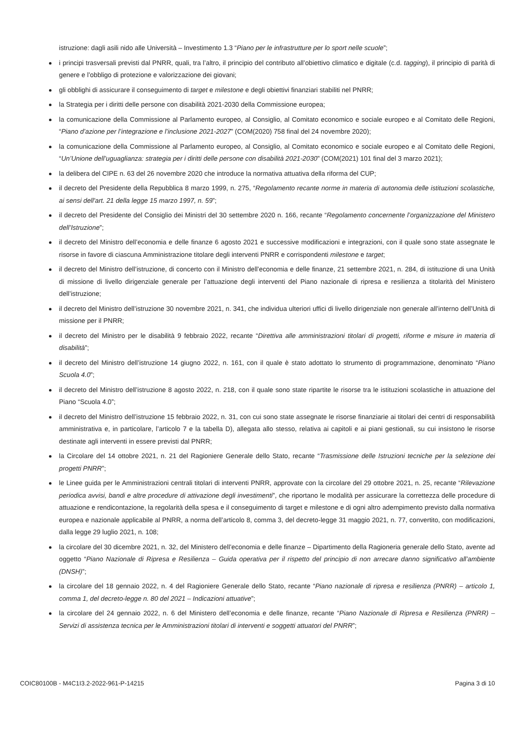istruzione: dagli asili nido alle Università – Investimento 1.3 “Piano per le infrastrutture per lo sport nelle scuole”;
i principi trasversali previsti dal PNRR, quali, tra l’altro, il principio del contributo all’obiettivo climatico e digitale (c.d. tagging), il principio di parità di genere e l’obbligo di protezione e valorizzazione dei giovani;
gli obblighi di assicurare il conseguimento di target e milestone e degli obiettivi finanziari stabiliti nel PNRR;
la Strategia per i diritti delle persone con disabilità 2021-2030 della Commissione europea;
la comunicazione della Commissione al Parlamento europeo, al Consiglio, al Comitato economico e sociale europeo e al Comitato delle Regioni, “Piano d’azione per l’integrazione e l’inclusione 2021-2027” (COM(2020) 758 final del 24 novembre 2020);
la comunicazione della Commissione al Parlamento europeo, al Consiglio, al Comitato economico e sociale europeo e al Comitato delle Regioni, “Un’Unione dell’uguaglianza: strategia per i diritti delle persone con disabilità 2021-2030” (COM(2021) 101 final del 3 marzo 2021);
la delibera del CIPE n. 63 del 26 novembre 2020 che introduce la normativa attuativa della riforma del CUP;
il decreto del Presidente della Repubblica 8 marzo 1999, n. 275, “Regolamento recante norme in materia di autonomia delle istituzioni scolastiche, ai sensi dell'art. 21 della legge 15 marzo 1997, n. 59”;
il decreto del Presidente del Consiglio dei Ministri del 30 settembre 2020 n. 166, recante “Regolamento concernente l’organizzazione del Ministero dell’Istruzione”;
il decreto del Ministro dell’economia e delle finanze 6 agosto 2021 e successive modificazioni e integrazioni, con il quale sono state assegnate le risorse in favore di ciascuna Amministrazione titolare degli interventi PNRR e corrispondenti milestone e target;
il decreto del Ministro dell’istruzione, di concerto con il Ministro dell’economia e delle finanze, 21 settembre 2021, n. 284, di istituzione di una Unità di missione di livello dirigenziale generale per l’attuazione degli interventi del Piano nazionale di ripresa e resilienza a titolarità del Ministero dell’istruzione;
il decreto del Ministro dell’istruzione 30 novembre 2021, n. 341, che individua ulteriori uffici di livello dirigenziale non generale all’interno dell’Unità di missione per il PNRR;
il decreto del Ministro per le disabilità 9 febbraio 2022, recante “Direttiva alle amministrazioni titolari di progetti, riforme e misure in materia di disabilità”;
il decreto del Ministro dell’istruzione 14 giugno 2022, n. 161, con il quale è stato adottato lo strumento di programmazione, denominato “Piano Scuola 4.0”;
il decreto del Ministro dell’istruzione 8 agosto 2022, n. 218, con il quale sono state ripartite le risorse tra le istituzioni scolastiche in attuazione del Piano “Scuola 4.0”;
il decreto del Ministro dell’istruzione 15 febbraio 2022, n. 31, con cui sono state assegnate le risorse finanziarie ai titolari dei centri di responsabilità amministrativa e, in particolare, l’articolo 7 e la tabella D), allegata allo stesso, relativa ai capitoli e ai piani gestionali, su cui insistono le risorse destinate agli interventi in essere previsti dal PNRR;
la Circolare del 14 ottobre 2021, n. 21 del Ragioniere Generale dello Stato, recante “Trasmissione delle Istruzioni tecniche per la selezione dei progetti PNRR”;
le Linee guida per le Amministrazioni centrali titolari di interventi PNRR, approvate con la circolare del 29 ottobre 2021, n. 25, recante “Rilevazione periodica avvisi, bandi e altre procedure di attivazione degli investimenti”, che riportano le modalità per assicurare la correttezza delle procedure di attuazione e rendicontazione, la regolarità della spesa e il conseguimento di target e milestone e di ogni altro adempimento previsto dalla normativa europea e nazionale applicabile al PNRR, a norma dell’articolo 8, comma 3, del decreto-legge 31 maggio 2021, n. 77, convertito, con modificazioni, dalla legge 29 luglio 2021, n. 108;
la circolare del 30 dicembre 2021, n. 32, del Ministero dell’economia e delle finanze – Dipartimento della Ragioneria generale dello Stato, avente ad oggetto “Piano Nazionale di Ripresa e Resilienza – Guida operativa per il rispetto del principio di non arrecare danno significativo all’ambiente (DNSH)”;
la circolare del 18 gennaio 2022, n. 4 del Ragioniere Generale dello Stato, recante “Piano nazionale di ripresa e resilienza (PNRR) – articolo 1, comma 1, del decreto-legge n. 80 del 2021 – Indicazioni attuative”;
la circolare del 24 gennaio 2022, n. 6 del Ministero dell’economia e delle finanze, recante “Piano Nazionale di Ripresa e Resilienza (PNRR) – Servizi di assistenza tecnica per le Amministrazioni titolari di interventi e soggetti attuatori del PNRR”;
COIC80100B - M4C1I3.2-2022-961-P-14215 Pagina 3 di 10